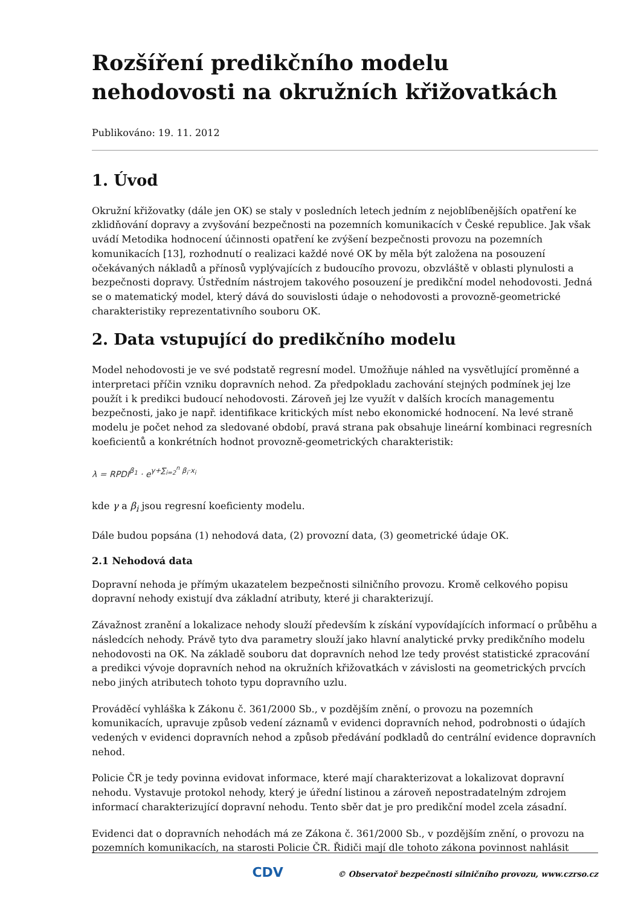Rozšíření predikčního modelu nehodovosti na okružních křižovatkách
Publikováno: 19. 11. 2012
1. Úvod
Okružní křižovatky (dále jen OK) se staly v posledních letech jedním z nejoblíbenějších opatření ke zklidňování dopravy a zvyšování bezpečnosti na pozemních komunikacích v České republice. Jak však uvádí Metodika hodnocení účinnosti opatření ke zvýšení bezpečnosti provozu na pozemních komunikacích [13], rozhodnutí o realizaci každé nové OK by měla být založena na posouzení očekávaných nákladů a přínosů vyplývajících z budoucího provozu, obzvláště v oblasti plynulosti a bezpečnosti dopravy. Ústředním nástrojem takového posouzení je predikční model nehodovosti. Jedná se o matematický model, který dává do souvislosti údaje o nehodovosti a provozně-geometrické charakteristiky reprezentativního souboru OK.
2. Data vstupující do predikčního modelu
Model nehodovosti je ve své podstatě regresní model. Umožňuje náhled na vysvětlující proměnné a interpretaci příčin vzniku dopravních nehod. Za předpokladu zachování stejných podmínek jej lze použít i k predikci budoucí nehodovosti. Zároveň jej lze využít v dalších krocích managementu bezpečnosti, jako je např. identifikace kritických míst nebo ekonomické hodnocení. Na levé straně modelu je počet nehod za sledované období, pravá strana pak obsahuje lineární kombinaci regresních koeficientů a konkrétních hodnot provozně-geometrických charakteristik:
λ = RPDI<sup>β<sub>1</sub></sup> · e<sup>γ+∑<sub>i=2</sub><sup>n</sup> β<sub>i</sub>·x<sub>i</sub></sup>
kde γ a β<sub>i</sub> jsou regresní koeficienty modelu.
Dále budou popsána (1) nehodová data, (2) provozní data, (3) geometrické údaje OK.
2.1 Nehodová data
Dopravní nehoda je přímým ukazatelem bezpečnosti silničního provozu. Kromě celkového popisu dopravní nehody existují dva základní atributy, které ji charakterizují.
Závažnost zranění a lokalizace nehody slouží především k získání vypovídajících informací o průběhu a následcích nehody. Právě tyto dva parametry slouží jako hlavní analytické prvky predikčního modelu nehodovosti na OK. Na základě souboru dat dopravních nehod lze tedy provést statistické zpracování a predikci vývoje dopravních nehod na okružních křižovatkách v závislosti na geometrických prvcích nebo jiných atributech tohoto typu dopravního uzlu.
Prováděcí vyhláška k Zákonu č. 361/2000 Sb., v pozdějším znění, o provozu na pozemních komunikacích, upravuje způsob vedení záznamů v evidenci dopravních nehod, podrobnosti o údajích vedených v evidenci dopravních nehod a způsob předávání podkladů do centrální evidence dopravních nehod.
Policie ČR je tedy povinna evidovat informace, které mají charakterizovat a lokalizovat dopravní nehodu. Vystavuje protokol nehody, který je úřední listinou a zároveň nepostradatelným zdrojem informací charakterizující dopravní nehodu. Tento sběr dat je pro predikční model zcela zásadní.
Evidenci dat o dopravních nehodách má ze Zákona č. 361/2000 Sb., v pozdějším znění, o provozu na pozemních komunikacích, na starosti Policie ČR. Řidiči mají dle tohoto zákona povinnost nahlásit
CDV © Observatoř bezpečnosti silničního provozu, www.czrso.cz